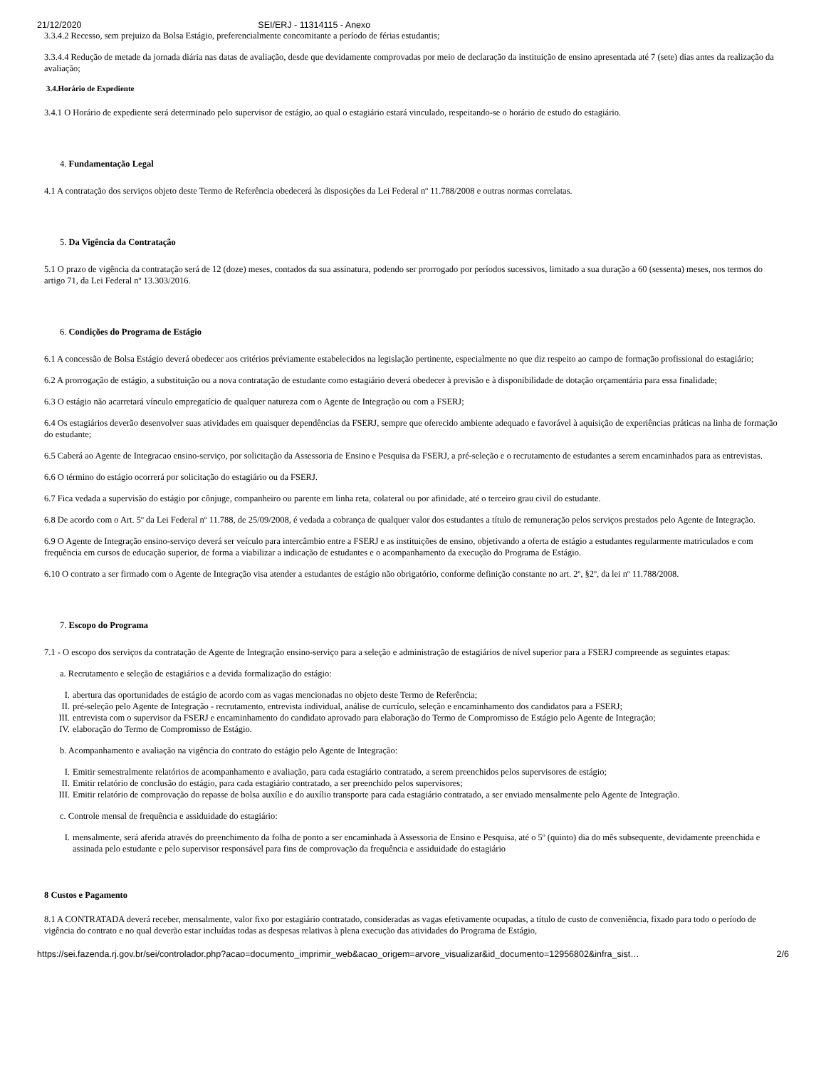21/12/2020 SEI/ERJ - 11314115 - Anexo
3.3.4.2 Recesso, sem prejuizo da Bolsa Estágio, preferencialmente concomitante a período de férias estudantis;
3.3.4.4 Redução de metade da jornada diária nas datas de avaliação, desde que devidamente comprovadas por meio de declaração da instituição de ensino apresentada até 7 (sete) dias antes da realização da avaliação;
3.4.Horário de Expediente
3.4.1 O Horário de expediente será determinado pelo supervisor de estágio, ao qual o estagiário estará vinculado, respeitando-se o horário de estudo do estagiário.
4. Fundamentação Legal
4.1 A contratação dos serviços objeto deste Termo de Referência obedecerá às disposições da Lei Federal nº 11.788/2008 e outras normas correlatas.
5. Da Vigência da Contratação
5.1 O prazo de vigência da contratação será de 12 (doze) meses, contados da sua assinatura, podendo ser prorrogado por períodos sucessivos, limitado a sua duração a 60 (sessenta) meses, nos termos do artigo 71, da Lei Federal nº 13.303/2016.
6. Condições do Programa de Estágio
6.1 A concessão de Bolsa Estágio deverá obedecer aos critérios préviamente estabelecidos na legislação pertinente, especialmente no que diz respeito ao campo de formação profissional do estagiário;
6.2 A prorrogação de estágio, a substituição ou a nova contratação de estudante como estagiário deverá obedecer à previsão e à disponibilidade de dotação orçamentária para essa finalidade;
6.3 O estágio não acarretará vínculo empregatício de qualquer natureza com o Agente de Integração ou com a FSERJ;
6.4 Os estagiários deverão desenvolver suas atividades em quaisquer dependências da FSERJ, sempre que oferecido ambiente adequado e favorável à aquisição de experiências práticas na linha de formação do estudante;
6.5 Caberá ao Agente de Integracao ensino-serviço, por solicitação da Assessoria de Ensino e Pesquisa da FSERJ, a pré-seleção e o recrutamento de estudantes a serem encaminhados para as entrevistas.
6.6 O término do estágio ocorrerá por solicitação do estagiário ou da FSERJ.
6.7 Fica vedada a supervisão do estágio por cônjuge, companheiro ou parente em linha reta, colateral ou por afinidade, até o terceiro grau civil do estudante.
6.8 De acordo com o Art. 5º da Lei Federal nº 11.788, de 25/09/2008, é vedada a cobrança de qualquer valor dos estudantes a título de remuneração pelos serviços prestados pelo Agente de Integração.
6.9 O Agente de Integração ensino-serviço deverá ser veículo para intercâmbio entre a FSERJ e as instituições de ensino, objetivando a oferta de estágio a estudantes regularmente matriculados e com frequência em cursos de educação superior, de forma a viabilizar a indicação de estudantes e o acompanhamento da execução do Programa de Estágio.
6.10 O contrato a ser firmado com o Agente de Integração visa atender a estudantes de estágio não obrigatório, conforme definição constante no art. 2º, §2º, da lei nº 11.788/2008.
7. Escopo do Programa
7.1 - O escopo dos serviços da contratação de Agente de Integração ensino-serviço para a seleção e administração de estagiários de nível superior para a FSERJ compreende as seguintes etapas:
a. Recrutamento e seleção de estagiários e a devida formalização do estágio:
I. abertura das oportunidades de estágio de acordo com as vagas mencionadas no objeto deste Termo de Referência;
II. pré-seleção pelo Agente de Integração - recrutamento, entrevista individual, análise de currículo, seleção e encaminhamento dos candidatos para a FSERJ;
III. entrevista com o supervisor da FSERJ e encaminhamento do candidato aprovado para elaboração do Termo de Compromisso de Estágio pelo Agente de Integração;
IV. elaboração do Termo de Compromisso de Estágio.
b. Acompanhamento e avaliação na vigência do contrato do estágio pelo Agente de Integração:
I. Emitir semestralmente relatórios de acompanhamento e avaliação, para cada estagiário contratado, a serem preenchidos pelos supervisores de estágio;
II. Emitir relatório de conclusão do estágio, para cada estagiário contratado, a ser preenchido pelos supervisores;
III. Emitir relatório de comprovação do repasse de bolsa auxílio e do auxílio transporte para cada estagiário contratado, a ser enviado mensalmente pelo Agente de Integração.
c. Controle mensal de frequência e assiduidade do estagiário:
I. mensalmente, será aferida através do preenchimento da folha de ponto a ser encaminhada à Assessoria de Ensino e Pesquisa, até o 5º (quinto) dia do mês subsequente, devidamente preenchida e assinada pelo estudante e pelo supervisor responsável para fins de comprovação da frequência e assiduidade do estagiário
8 Custos e Pagamento
8.1 A CONTRATADA deverá receber, mensalmente, valor fixo por estagiário contratado, consideradas as vagas efetivamente ocupadas, a título de custo de conveniência, fixado para todo o período de vigência do contrato e no qual deverão estar incluídas todas as despesas relativas à plena execução das atividades do Programa de Estágio,
https://sei.fazenda.rj.gov.br/sei/controlador.php?acao=documento_imprimir_web&acao_origem=arvore_visualizar&id_documento=12956802&infra_sist… 2/6